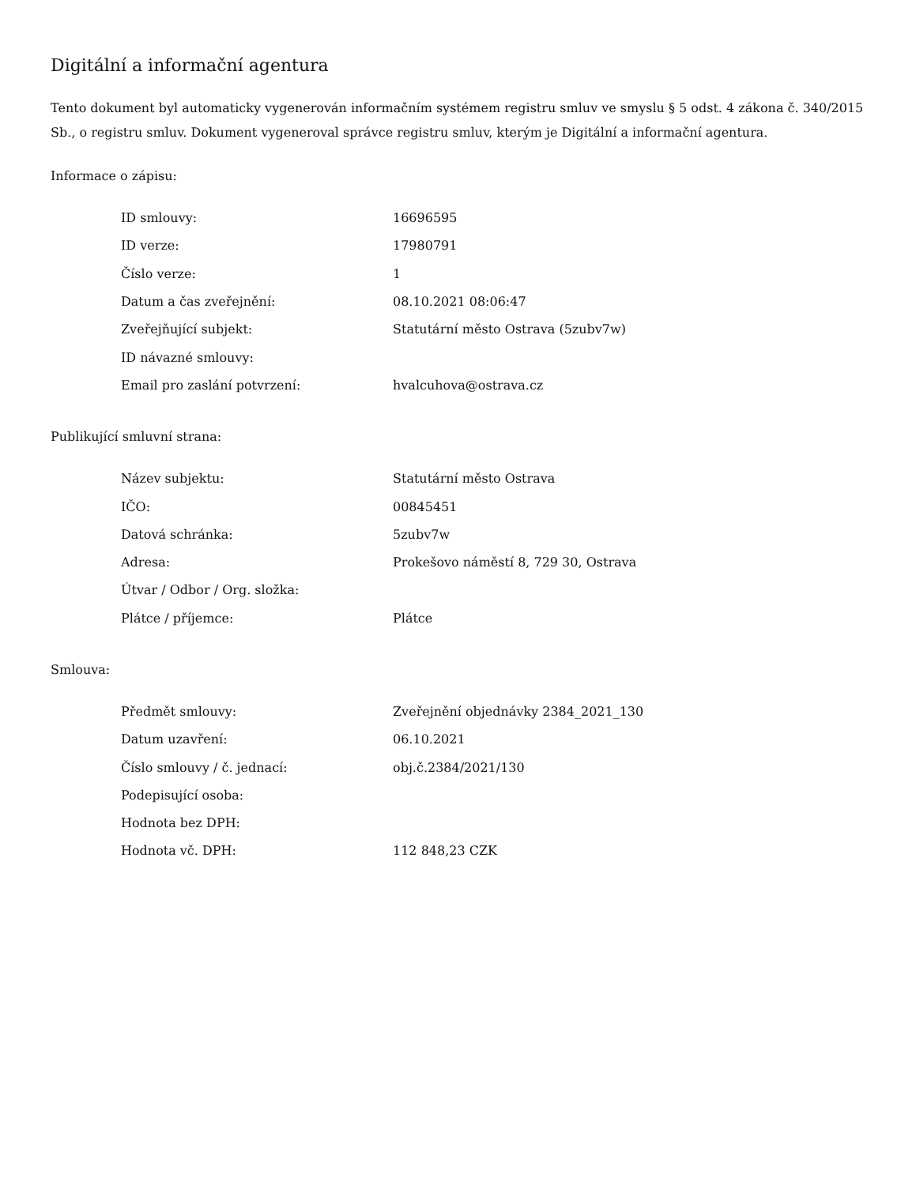Digitální a informační agentura
Tento dokument byl automaticky vygenerován informačním systémem registru smluv ve smyslu § 5 odst. 4 zákona č. 340/2015 Sb., o registru smluv. Dokument vygeneroval správce registru smluv, kterým je Digitální a informační agentura.
Informace o zápisu:
| ID smlouvy: | 16696595 |
| ID verze: | 17980791 |
| Číslo verze: | 1 |
| Datum a čas zveřejnění: | 08.10.2021 08:06:47 |
| Zveřejňující subjekt: | Statutární město Ostrava (5zubv7w) |
| ID návazné smlouvy: | |
| Email pro zaslání potvrzení: | hvalcuhova@ostrava.cz |
Publikující smluvní strana:
| Název subjektu: | Statutární město Ostrava |
| IČO: | 00845451 |
| Datová schránka: | 5zubv7w |
| Adresa: | Prokešovo náměstí 8, 729 30, Ostrava |
| Útvar / Odbor / Org. složka: | |
| Plátce / příjemce: | Plátce |
Smlouva:
| Předmět smlouvy: | Zveřejnění objednávky 2384_2021_130 |
| Datum uzavření: | 06.10.2021 |
| Číslo smlouvy / č. jednací: | obj.č.2384/2021/130 |
| Podepisující osoba: | |
| Hodnota bez DPH: | |
| Hodnota vč. DPH: | 112 848,23 CZK |